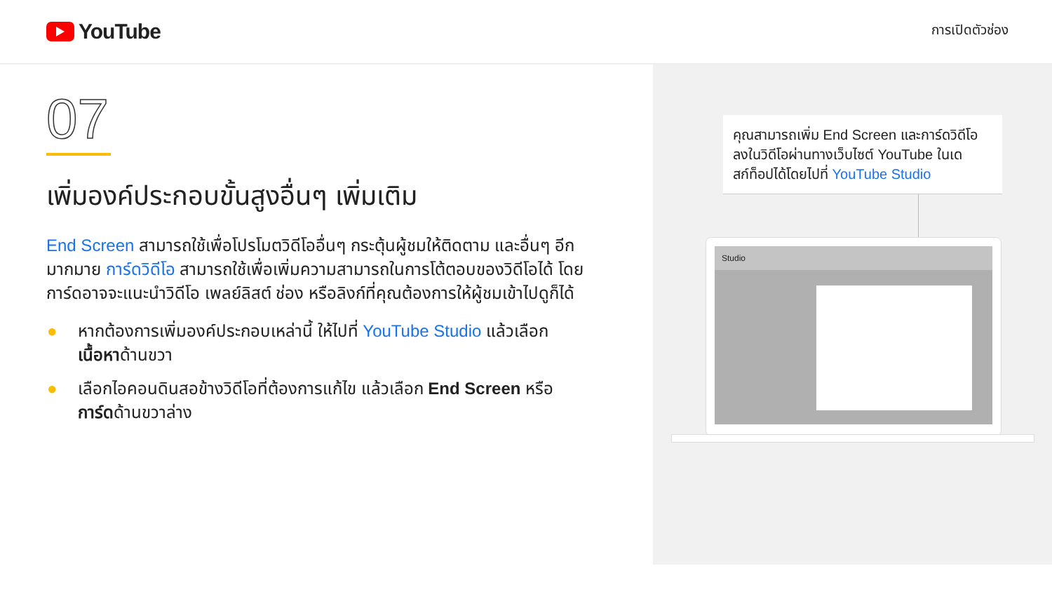YouTube
การเปิดตัวช่อง
07
เพิ่มองค์ประกอบขั้นสูงอื่นๆ เพิ่มเติม
End Screen สามารถใช้เพื่อโปรโมตวิดีโออื่นๆ กระตุ้นผู้ชมให้ติดตาม และอื่นๆ อีกมากมาย การ์ดวิดีโอ สามารถใช้เพื่อเพิ่มความสามารถในการโต้ตอบของวิดีโอได้ โดยการ์ดอาจจะแนะนำวิดีโอ เพลย์ลิสต์ ช่อง หรือลิงก์ที่คุณต้องการให้ผู้ชมเข้าไปดูก็ได้
● หากต้องการเพิ่มองค์ประกอบเหล่านี้ ให้ไปที่ YouTube Studio แล้วเลือก เนื้อหาด้านขวา
● เลือกไอคอนดินสอข้างวิดีโอที่ต้องการแก้ไข แล้วเลือก End Screen หรือ การ์ดด้านขวาล่าง
คุณสามารถเพิ่ม End Screen และการ์ดวิดีโอลงในวิดีโอผ่านทางเว็บไซต์ YouTube ในเดสก์ท็อปได้โดยไปที่ YouTube Studio
Studio